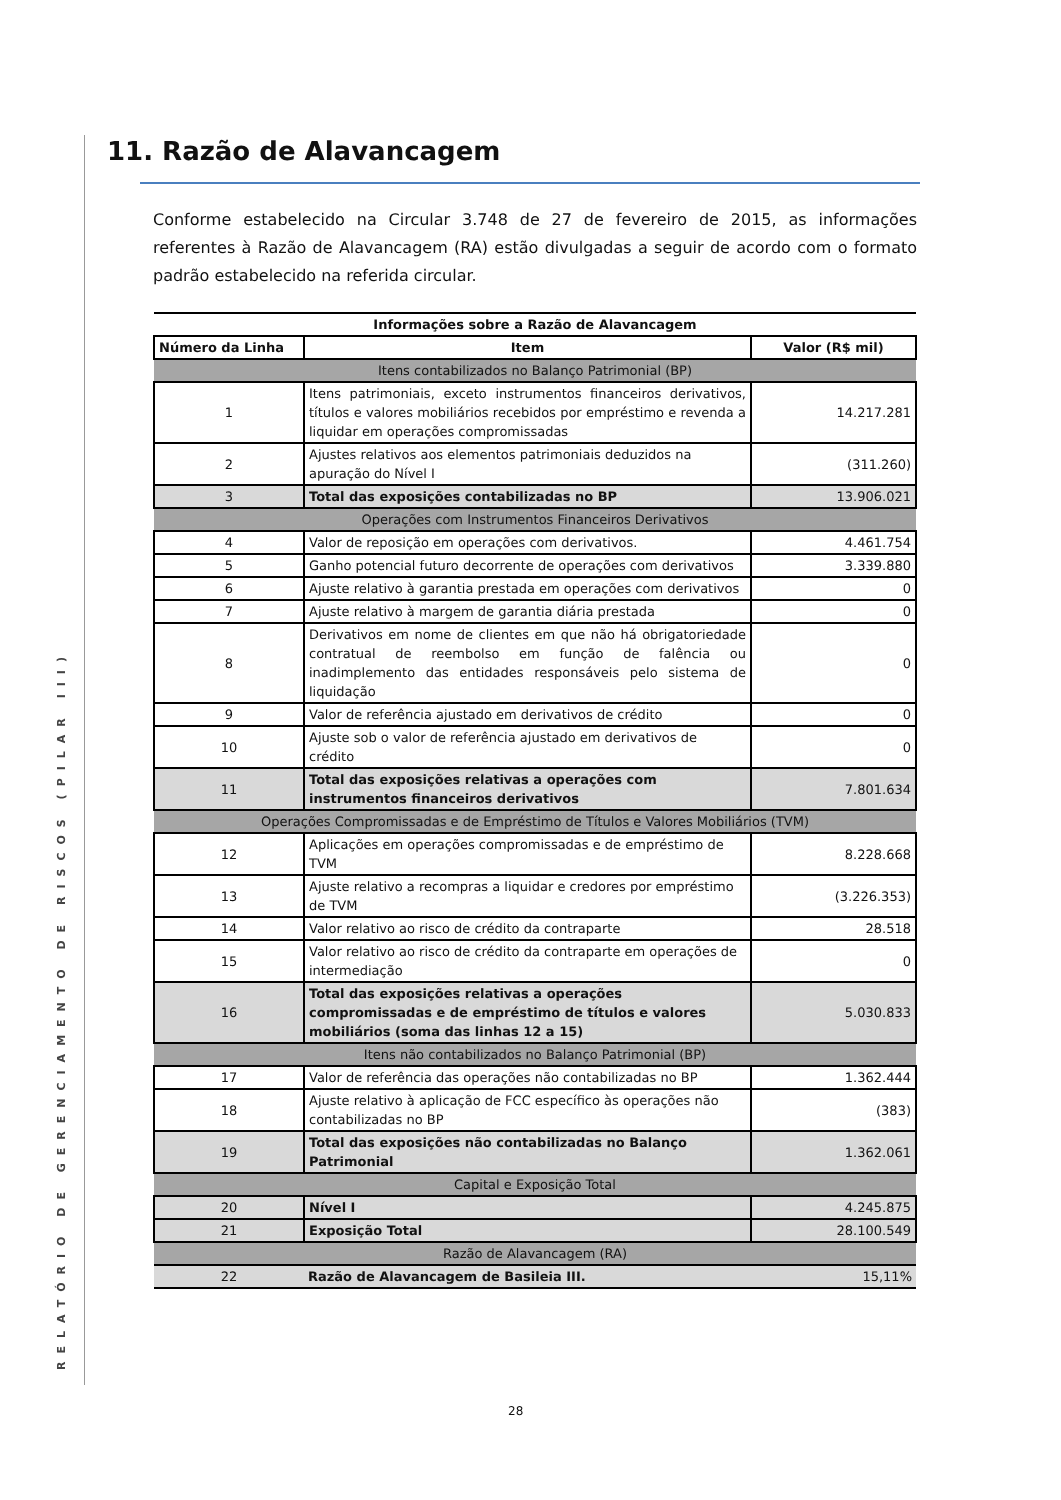RELATÓRIO DE GERENCIAMENTO DE RISCOS (PILAR III)
11. Razão de Alavancagem
Conforme estabelecido na Circular 3.748 de 27 de fevereiro de 2015, as informações referentes à Razão de Alavancagem (RA) estão divulgadas a seguir de acordo com o formato padrão estabelecido na referida circular.
| Informações sobre a Razão de Alavancagem | | |
| --- | --- | --- |
| Número da Linha | Item | Valor (R$ mil) |
| Itens contabilizados no Balanço Patrimonial (BP) | | |
| 1 | Itens patrimoniais, exceto instrumentos financeiros derivativos, títulos e valores mobiliários recebidos por empréstimo e revenda a liquidar em operações compromissadas | 14.217.281 |
| 2 | Ajustes relativos aos elementos patrimoniais deduzidos na apuração do Nível I | (311.260) |
| 3 | Total das exposições contabilizadas no BP | 13.906.021 |
| Operações com Instrumentos Financeiros Derivativos | | |
| 4 | Valor de reposição em operações com derivativos. | 4.461.754 |
| 5 | Ganho potencial futuro decorrente de operações com derivativos | 3.339.880 |
| 6 | Ajuste relativo à garantia prestada em operações com derivativos | 0 |
| 7 | Ajuste relativo à margem de garantia diária prestada | 0 |
| 8 | Derivativos em nome de clientes em que não há obrigatoriedade contratual de reembolso em função de falência ou inadimplemento das entidades responsáveis pelo sistema de liquidação | 0 |
| 9 | Valor de referência ajustado em derivativos de crédito | 0 |
| 10 | Ajuste sob o valor de referência ajustado em derivativos de crédito | 0 |
| 11 | Total das exposições relativas a operações com instrumentos financeiros derivativos | 7.801.634 |
| Operações Compromissadas e de Empréstimo de Títulos e Valores Mobiliários (TVM) | | |
| 12 | Aplicações em operações compromissadas e de empréstimo de TVM | 8.228.668 |
| 13 | Ajuste relativo a recompras a liquidar e credores por empréstimo de TVM | (3.226.353) |
| 14 | Valor relativo ao risco de crédito da contraparte | 28.518 |
| 15 | Valor relativo ao risco de crédito da contraparte em operações de intermediação | 0 |
| 16 | Total das exposições relativas a operações compromissadas e de empréstimo de títulos e valores mobiliários (soma das linhas 12 a 15) | 5.030.833 |
| Itens não contabilizados no Balanço Patrimonial (BP) | | |
| 17 | Valor de referência das operações não contabilizadas no BP | 1.362.444 |
| 18 | Ajuste relativo à aplicação de FCC específico às operações não contabilizadas no BP | (383) |
| 19 | Total das exposições não contabilizadas no Balanço Patrimonial | 1.362.061 |
| Capital e Exposição Total | | |
| 20 | Nível I | 4.245.875 |
| 21 | Exposição Total | 28.100.549 |
| Razão de Alavancagem (RA) | | |
| 22 | Razão de Alavancagem de Basileia III. | 15,11% |
28